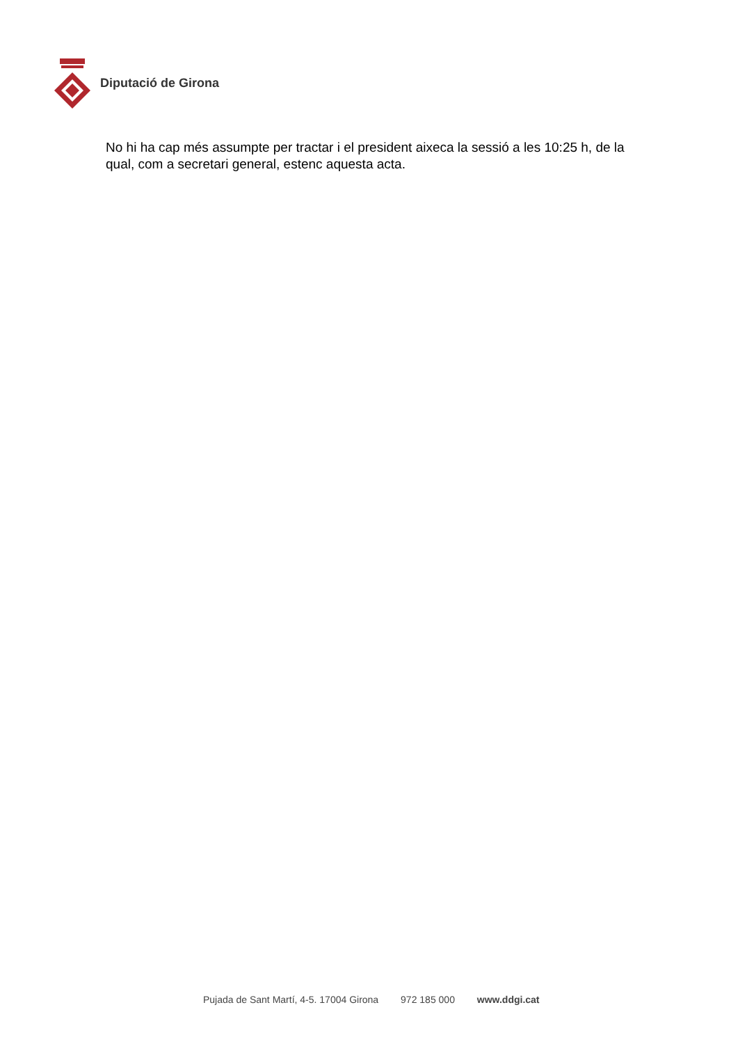Diputació de Girona
No hi ha cap més assumpte per tractar i el president aixeca la sessió a les 10:25 h, de la qual, com a secretari general, estenc aquesta acta.
Pujada de Sant Martí, 4-5. 17004 Girona 972 185 000 www.ddgi.cat